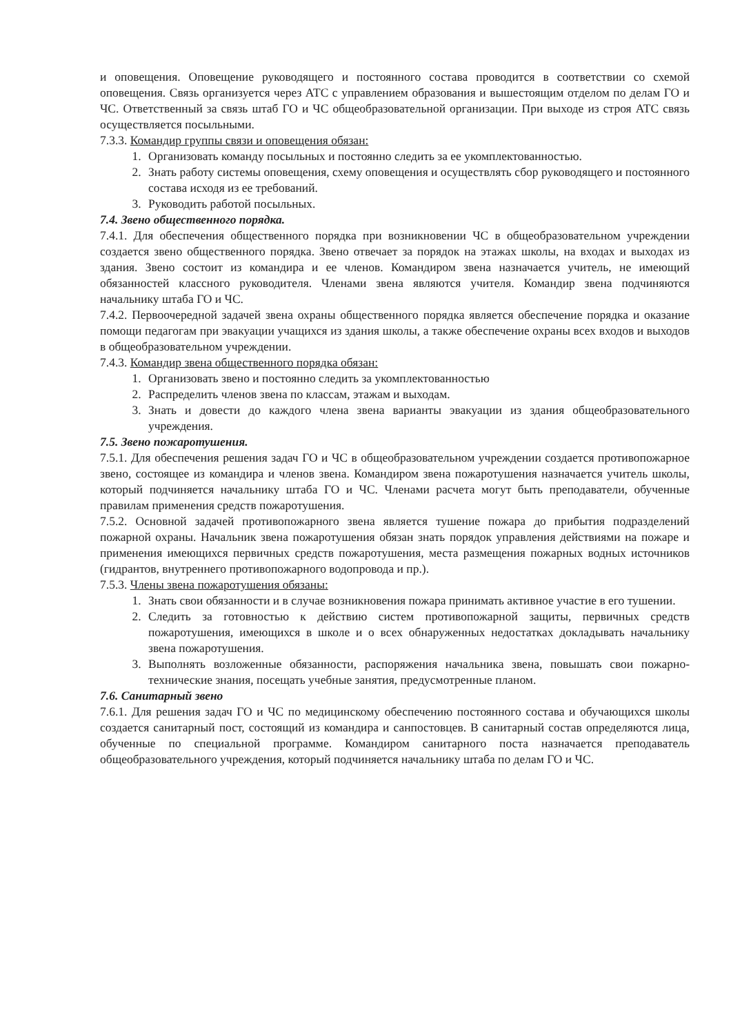и оповещения. Оповещение руководящего и постоянного состава проводится в соответствии со схемой оповещения. Связь организуется через АТС с управлением образования и вышестоящим отделом по делам ГО и ЧС. Ответственный за связь штаб ГО и ЧС общеобразовательной организации. При выходе из строя АТС связь осуществляется посыльными.
7.3.3. Командир группы связи и оповещения обязан:
1. Организовать команду посыльных и постоянно следить за ее укомплектованностью.
2. Знать работу системы оповещения, схему оповещения и осуществлять сбор руководящего и постоянного состава исходя из ее требований.
3. Руководить работой посыльных.
7.4. Звено общественного порядка.
7.4.1. Для обеспечения общественного порядка при возникновении ЧС в общеобразовательном учреждении создается звено общественного порядка. Звено отвечает за порядок на этажах школы, на входах и выходах из здания. Звено состоит из командира и ее членов. Командиром звена назначается учитель, не имеющий обязанностей классного руководителя. Членами звена являются учителя. Командир звена подчиняются начальнику штаба ГО и ЧС.
7.4.2. Первоочередной задачей звена охраны общественного порядка является обеспечение порядка и оказание помощи педагогам при эвакуации учащихся из здания школы, а также обеспечение охраны всех входов и выходов в общеобразовательном учреждении.
7.4.3. Командир звена общественного порядка обязан:
1. Организовать звено и постоянно следить за укомплектованностью
2. Распределить членов звена по классам, этажам и выходам.
3. Знать и довести до каждого члена звена варианты эвакуации из здания общеобразовательного учреждения.
7.5. Звено пожаротушения.
7.5.1. Для обеспечения решения задач ГО и ЧС в общеобразовательном учреждении создается противопожарное звено, состоящее из командира и членов звена. Командиром звена пожаротушения назначается учитель школы, который подчиняется начальнику штаба ГО и ЧС. Членами расчета могут быть преподаватели, обученные правилам применения средств пожаротушения.
7.5.2. Основной задачей противопожарного звена является тушение пожара до прибытия подразделений пожарной охраны. Начальник звена пожаротушения обязан знать порядок управления действиями на пожаре и применения имеющихся первичных средств пожаротушения, места размещения пожарных водных источников (гидрантов, внутреннего противопожарного водопровода и пр.).
7.5.3. Члены звена пожаротушения обязаны:
1. Знать свои обязанности и в случае возникновения пожара принимать активное участие в его тушении.
2. Следить за готовностью к действию систем противопожарной защиты, первичных средств пожаротушения, имеющихся в школе и о всех обнаруженных недостатках докладывать начальнику звена пожаротушения.
3. Выполнять возложенные обязанности, распоряжения начальника звена, повышать свои пожарно-технические знания, посещать учебные занятия, предусмотренные планом.
7.6. Санитарный звено
7.6.1. Для решения задач ГО и ЧС по медицинскому обеспечению постоянного состава и обучающихся школы создается санитарный пост, состоящий из командира и санпостовцев. В санитарный состав определяются лица, обученные по специальной программе. Командиром санитарного поста назначается преподаватель общеобразовательного учреждения, который подчиняется начальнику штаба по делам ГО и ЧС.